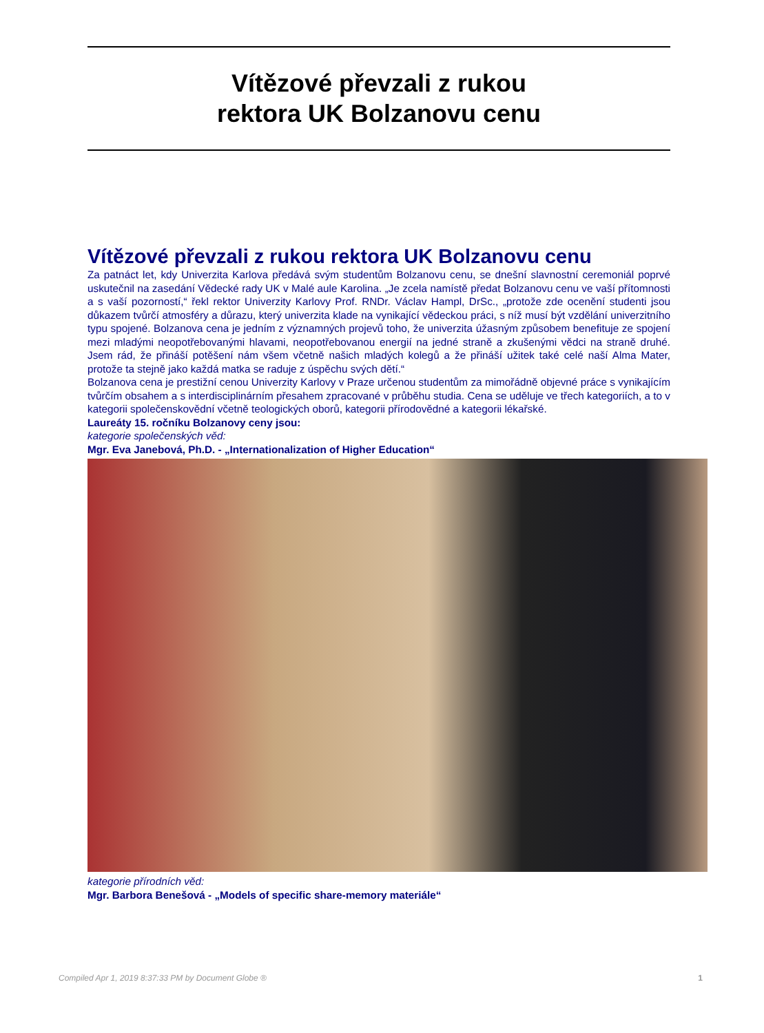Vítězové převzali z rukou
rektora UK Bolzanovu cenu
Vítězové převzali z rukou rektora UK Bolzanovu cenu
Za patnáct let, kdy Univerzita Karlova předává svým studentům Bolzanovu cenu, se dnešní slavnostní ceremoniál poprvé uskutečnil na zasedání Vědecké rady UK v Malé aule Karolina. „Je zcela namístě předat Bolzanovu cenu ve vaší přítomnosti a s vaší pozorností,“ řekl rektor Univerzity Karlovy Prof. RNDr. Václav Hampl, DrSc., „protože zde ocenění studenti jsou důkazem tvůrčí atmosféry a důrazu, který univerzita klade na vynikající vědeckou práci, s níž musí být vzdělání univerzitního typu spojené. Bolzanova cena je jedním z významných projevů toho, že univerzita úžasným způsobem benefituje ze spojení mezi mladými neopotřebovanými hlavami, neopotřebovanou energií na jedné straně a zkušenými vědci na straně druhé. Jsem rád, že přináší potěšení nám všem včetně našich mladých kolegů a že přináší užitek také celé naší Alma Mater, protože ta stejně jako každá matka se raduje z úspěchu svých dětí.“
Bolzanova cena je prestižní cenou Univerzity Karlovy v Praze určenou studentům za mimořádně objevné práce s vynikajícím tvůrčím obsahem a s interdisciplinárním přesahem zpracované v průběhu studia. Cena se uděluje ve třech kategoriích, a to v kategorii společenskovědní včetně teologických oborů, kategorii přírodovědné a kategorii lékařské.
Laureáty 15. ročníku Bolzanovy ceny jsou:
kategorie společenských věd:
Mgr. Eva Janebová, Ph.D. - „Internationalization of Higher Education“
kategorie přírodních věd:
Mgr. Barbora Benešová - „Models of specific share-memory materiále“
Compiled Apr 1, 2019 8:37:33 PM by Document Globe ® 1